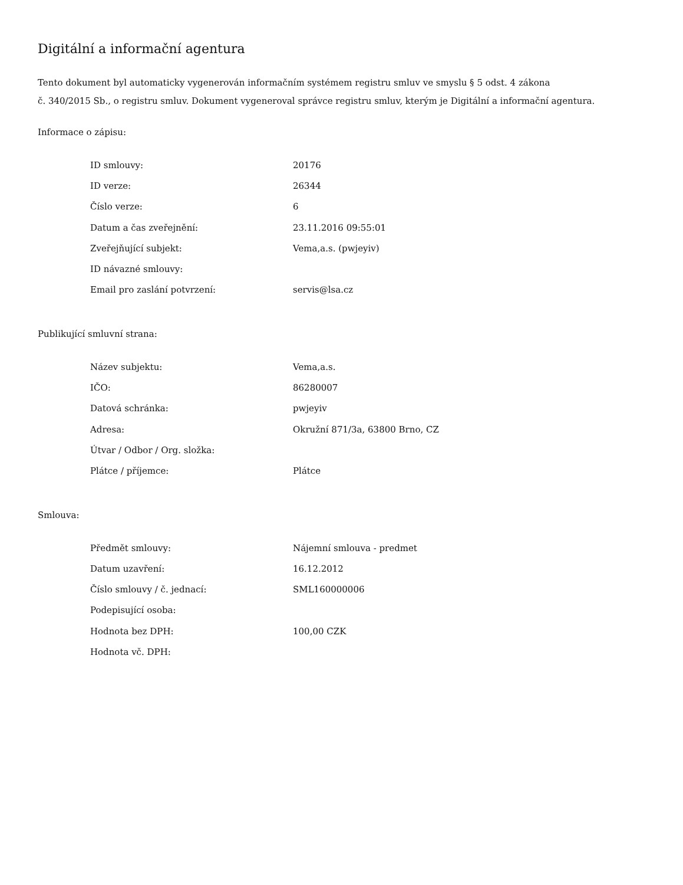Digitální a informační agentura
Tento dokument byl automaticky vygenerován informačním systémem registru smluv ve smyslu § 5 odst. 4 zákona
č. 340/2015 Sb., o registru smluv. Dokument vygeneroval správce registru smluv, kterým je Digitální a informační agentura.
Informace o zápisu:
| ID smlouvy: | 20176 |
| ID verze: | 26344 |
| Číslo verze: | 6 |
| Datum a čas zveřejnění: | 23.11.2016 09:55:01 |
| Zveřejňující subjekt: | Vema,a.s. (pwjeyiv) |
| ID návazné smlouvy: | |
| Email pro zaslání potvrzení: | servis@lsa.cz |
Publikující smluvní strana:
| Název subjektu: | Vema,a.s. |
| IČO: | 86280007 |
| Datová schránka: | pwjeyiv |
| Adresa: | Okružní 871/3a, 63800 Brno, CZ |
| Útvar / Odbor / Org. složka: | |
| Plátce / příjemce: | Plátce |
Smlouva:
| Předmět smlouvy: | Nájemní smlouva - predmet |
| Datum uzavření: | 16.12.2012 |
| Číslo smlouvy / č. jednací: | SML160000006 |
| Podepisující osoba: | |
| Hodnota bez DPH: | 100,00 CZK |
| Hodnota vč. DPH: | |